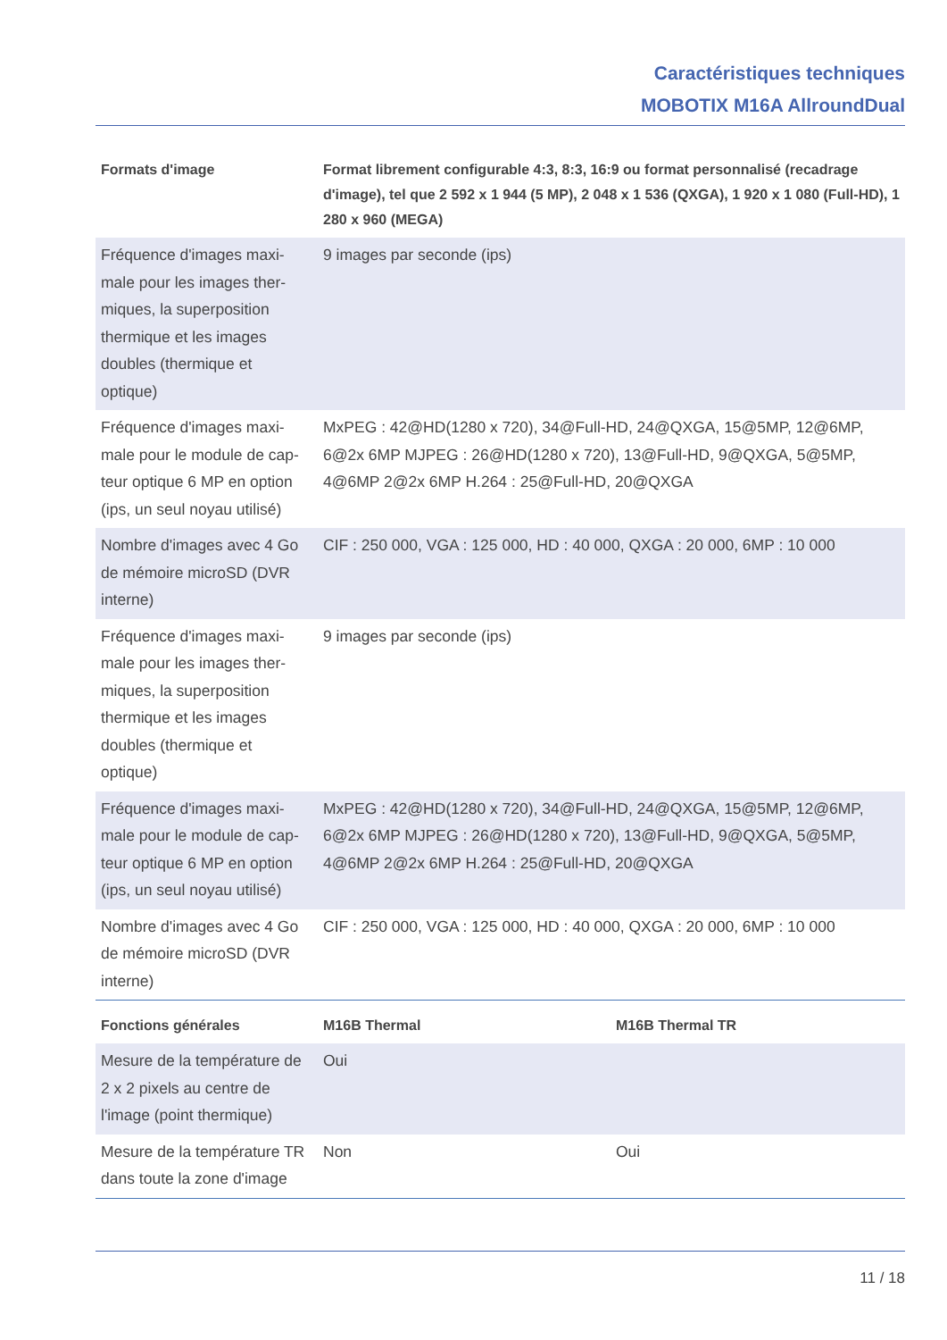Caractéristiques techniques
MOBOTIX M16A AllroundDual
| Formats d'image | Format librement configurable 4:3, 8:3, 16:9 ou format personnalisé (recadrage d'image), tel que 2 592 x 1 944 (5 MP), 2 048 x 1 536 (QXGA), 1 920 x 1 080 (Full-HD), 1 280 x 960 (MEGA) |
| --- | --- |
| Fréquence d'images maxi­male pour les images ther­miques, la superposition thermique et les images doubles (thermique et optique) | 9 images par seconde (ips) |
| Fréquence d'images maxi­male pour le module de cap­teur optique 6 MP en option (ips, un seul noyau utilisé) | MxPEG : 42@HD(1280 x 720), 34@Full-HD, 24@QXGA, 15@5MP, 12@6MP, 6@2x 6MP MJPEG : 26@HD(1280 x 720), 13@Full-HD, 9@QXGA, 5@5MP, 4@6MP 2@2x 6MP H.264 : 25@Full-HD, 20@QXGA |
| Nombre d'images avec 4 Go de mémoire microSD (DVR interne) | CIF : 250 000, VGA : 125 000, HD : 40 000, QXGA : 20 000, 6MP : 10 000 |
| Fréquence d'images maxi­male pour les images ther­miques, la superposition thermique et les images doubles (thermique et optique) | 9 images par seconde (ips) |
| Fréquence d'images maxi­male pour le module de cap­teur optique 6 MP en option (ips, un seul noyau utilisé) | MxPEG : 42@HD(1280 x 720), 34@Full-HD, 24@QXGA, 15@5MP, 12@6MP, 6@2x 6MP MJPEG : 26@HD(1280 x 720), 13@Full-HD, 9@QXGA, 5@5MP, 4@6MP 2@2x 6MP H.264 : 25@Full-HD, 20@QXGA |
| Nombre d'images avec 4 Go de mémoire microSD (DVR interne) | CIF : 250 000, VGA : 125 000, HD : 40 000, QXGA : 20 000, 6MP : 10 000 |
| Fonctions générales | M16B Thermal | M16B Thermal TR |
| --- | --- | --- |
| Mesure de la température de 2 x 2 pixels au centre de l'image (point thermique) | Oui | |
| Mesure de la température TR dans toute la zone d'image | Non | Oui |
11 / 18